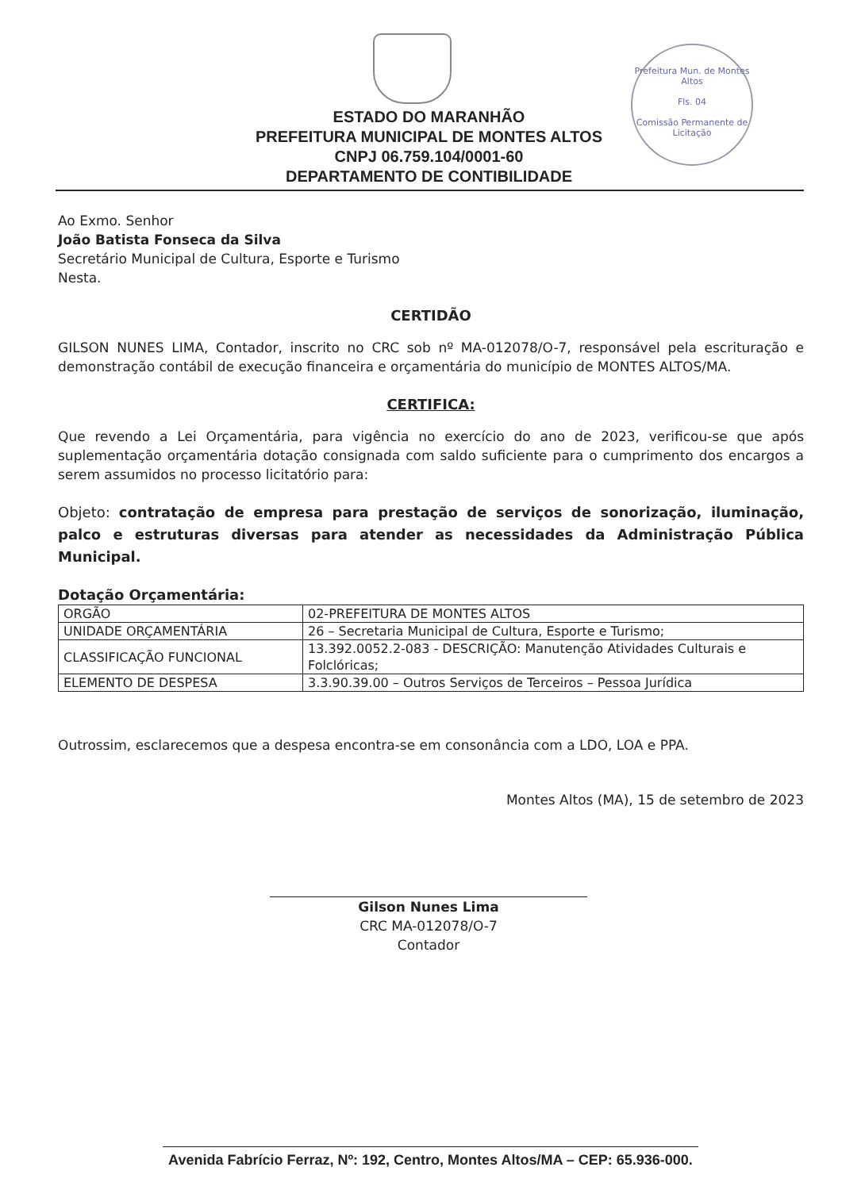Prefeitura Mun. de Montes Altos
Fls. 04
Comissão Permanente de Licitação
ESTADO DO MARANHÃO
PREFEITURA MUNICIPAL DE MONTES ALTOS
CNPJ 06.759.104/0001-60
DEPARTAMENTO DE CONTIBILIDADE
Ao Exmo. Senhor
João Batista Fonseca da Silva
Secretário Municipal de Cultura, Esporte e Turismo
Nesta.
CERTIDÃO
GILSON NUNES LIMA, Contador, inscrito no CRC sob nº MA-012078/O-7, responsável pela escrituração e demonstração contábil de execução financeira e orçamentária do município de MONTES ALTOS/MA.
CERTIFICA:
Que revendo a Lei Orçamentária, para vigência no exercício do ano de 2023, verificou-se que após suplementação orçamentária dotação consignada com saldo suficiente para o cumprimento dos encargos a serem assumidos no processo licitatório para:
Objeto: contratação de empresa para prestação de serviços de sonorização, iluminação, palco e estruturas diversas para atender as necessidades da Administração Pública Municipal.
Dotação Orçamentária:
| ORGÃO | 02-PREFEITURA DE MONTES ALTOS |
| UNIDADE ORÇAMENTÁRIA | 26 – Secretaria Municipal de Cultura, Esporte e Turismo; |
| CLASSIFICAÇÃO FUNCIONAL | 13.392.0052.2-083 - DESCRIÇÃO: Manutenção Atividades Culturais e Folclóricas; |
| ELEMENTO DE DESPESA | 3.3.90.39.00 – Outros Serviços de Terceiros – Pessoa Jurídica |
Outrossim, esclarecemos que a despesa encontra-se em consonância com a LDO, LOA e PPA.
Montes Altos (MA), 15 de setembro de 2023
Gilson Nunes Lima
CRC MA-012078/O-7
Contador
Avenida Fabrício Ferraz, Nº: 192, Centro, Montes Altos/MA – CEP: 65.936-000.